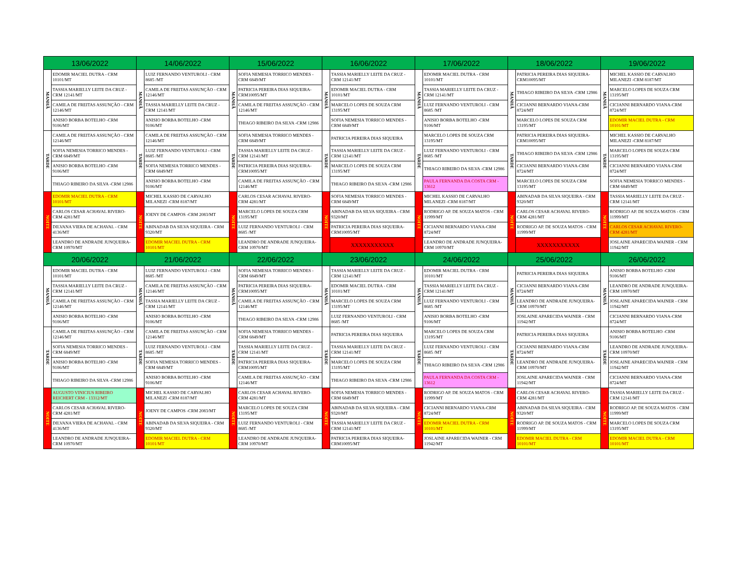| 13/06/2022 | | 14/06/2022 | | 15/06/2022 | | 16/06/2022 | | 17/06/2022 | | 18/06/2022 | | 19/06/2022 | |
| --- | --- | --- | --- | --- | --- | --- | --- | --- | --- | --- | --- | --- | --- |
| MANHÃ | EDOMIR MACIEL DUTRA - CRM 10101/MT | MANHÃ | LUIZ FERNANDO VENTUROLI - CRM 8685 /MT | MANHÃ | SOFIA NEMESIA TORRICO MENDES -CRM 6849/MT | MANHÃ | TASSIA MARIELLY LEITE DA CRUZ -CRM 12141/MT | MANHÃ | EDOMIR MACIEL DUTRA - CRM 10101/MT | MANHÃ | PATRICIA PEREIRA DIAS SIQUEIRA- CRM10095/MT | MANHÃ | MICHEL KASSIO DE CARVALHO MILANEZI -CRM 8187/MT |
| | TASSIA MARIELLY LEITE DA CRUZ -CRM 12141/MT | | CAMILA DE FREITAS ASSUNÇÃO - CRM 12146/MT | | PATRICIA PEREIRA DIAS SIQUEIRA- CRM10095/MT | | EDOMIR MACIEL DUTRA - CRM 10101/MT | | TASSIA MARIELLY LEITE DA CRUZ -CRM 12141/MT | | THIAGO RIBEIRO DA SILVA -CRM 12986 | | MARCELO LOPES DE SOUZA CRM 13195/MT |
| | CAMILA DE FREITAS ASSUNÇÃO - CRM 12146/MT | | TASSIA MARIELLY LEITE DA CRUZ -CRM 12141/MT | | CAMILA DE FREITAS ASSUNÇÃO - CRM 12146/MT | | MARCELO LOPES DE SOUZA CRM 13195/MT | | LUIZ FERNANDO VENTUROLI - CRM 8685 /MT | | CICIANNI BERNARDO VIANA-CRM 8724/MT | | CICIANNI BERNARDO VIANA-CRM 8724/MT |
| | ANISIO BORBA BOTELHO -CRM 9106/MT | | ANISIO BORBA BOTELHO -CRM 9106/MT | | THIAGO RIBEIRO DA SILVA -CRM 12986 | | SOFIA NEMESIA TORRICO MENDES -CRM 6849/MT | | ANISIO BORBA BOTELHO -CRM 9106/MT | | MARCELO LOPES DE SOUZA CRM 13195/MT | | EDOMIR MACIEL DUTRA - CRM 10101/MT |
| TARDE | CAMILA DE FREITAS ASSUNÇÃO - CRM 12146/MT | TARDE | CAMILA DE FREITAS ASSUNÇÃO - CRM 12146/MT | TARDE | SOFIA NEMESIA TORRICO MENDES -CRM 6849/MT | TARDE | PATRICIA PEREIRA DIAS SIQUEIRA | TARDE | MARCELO LOPES DE SOUZA CRM 13195/MT | TARDE | PATRICIA PEREIRA DIAS SIQUEIRA- CRM10095/MT | TARDE | MICHEL KASSIO DE CARVALHO MILANEZI -CRM 8187/MT |
| | SOFIA NEMESIA TORRICO MENDES -CRM 6849/MT | | LUIZ FERNANDO VENTUROLI - CRM 8685 /MT | | TASSIA MARIELLY LEITE DA CRUZ -CRM 12141/MT | | TASSIA MARIELLY LEITE DA CRUZ -CRM 12141/MT | | LUIZ FERNANDO VENTUROLI - CRM 8685 /MT | | THIAGO RIBEIRO DA SILVA -CRM 12986 | | MARCELO LOPES DE SOUZA CRM 13195/MT |
| | ANISIO BORBA BOTELHO -CRM 9106/MT | | SOFIA NEMESIA TORRICO MENDES -CRM 6849/MT | | PATRICIA PEREIRA DIAS SIQUEIRA- CRM10095/MT | | MARCELO LOPES DE SOUZA CRM 13195/MT | | THIAGO RIBEIRO DA SILVA -CRM 12986 | | CICIANNI BERNARDO VIANA-CRM 8724/MT | | CICIANNI BERNARDO VIANA-CRM 8724/MT |
| | THIAGO RIBEIRO DA SILVA -CRM 12986 | | ANISIO BORBA BOTELHO -CRM 9106/MT | | CAMILA DE FREITAS ASSUNÇÃO - CRM 12146/MT | | THIAGO RIBEIRO DA SILVA -CRM 12986 | | PAULA FERNANDA DA COSTA CRM - 13612 | | MARCELO LOPES DE SOUZA CRM 13195/MT | | SOFIA NEMESIA TORRICO MENDES - CRM 6849/MT |
| NOITE | EDOMIR MACIEL DUTRA - CRM 10101/MT | NOITE | MICHEL KASSIO DE CARVALHO MILANEZI -CRM 8187/MT | NOITE | CARLOS CESAR ACHAVAL RIVERO-CRM 4281/MT | NOITE | SOFIA NEMESIA TORRICO MENDES -CRM 6849/MT | NOITE | MICHEL KASSIO DE CARVALHO MILANEZI -CRM 8187/MT | NOITE | ABINADAB DA SILVA SIQUEIRA - CRM 9320/MT | NOITE | TASSIA MARIELLY LEITE DA CRUZ - CRM 12141/MT |
| | CARLOS CESAR ACHAVAL RIVERO- CRM 4281/MT | | JOENY DE CAMPOS -CRM 2083/MT | | MARCELO LOPES DE SOUZA CRM 13195/MT | | ABINADAB DA SILVA SIQUEIRA - CRM 9320/MT | | RODRIGO AP. DE SOUZA MATOS - CRM 11999/MT | | CARLOS CESAR ACHAVAL RIVERO-CRM 4281/MT | | RODRIGO AP. DE SOUZA MATOS - CRM 11999/MT |
| | DILVANA VIERA DE ACHAVAL - CRM 4136/MT | | ABINADAB DA SILVA SIQUEIRA - CRM 9320/MT | | LUIZ FERNANDO VENTUROLI - CRM 8685 /MT | | PATRICIA PEREIRA DIAS SIQUEIRA- CRM10095/MT | | CICIANNI BERNARDO VIANA-CRM 8724/MT | | RODRIGO AP. DE SOUZA MATOS - CRM 11999/MT | | CARLOS CESAR ACHAVAL RIVERO- CRM 4281/MT |
| | LEANDRO DE ANDRADE JUNQUEIRA- CRM 10970/MT | | EDOMIR MACIEL DUTRA - CRM 10101/MT | | LEANDRO DE ANDRADE JUNQUEIRA- CRM 10970/MT | | XXXXXXXXXXX | | LEANDRO DE ANDRADE JUNQUEIRA- CRM 10970/MT | | XXXXXXXXXXX | | JOSLAINE APARECIDA WAINER - CRM 11942/MT |
| 20/06/2022 | | 21/06/2022 | | 22/06/2022 | | 23/06/2022 | | 24/06/2022 | | 25/06/2022 | | 26/06/2022 | |
| MANHÃ | EDOMIR MACIEL DUTRA - CRM 10101/MT | MANHÃ | LUIZ FERNANDO VENTUROLI - CRM 8685 /MT | MANHÃ | SOFIA NEMESIA TORRICO MENDES -CRM 6849/MT | MANHÃ | TASSIA MARIELLY LEITE DA CRUZ -CRM 12141/MT | MANHÃ | EDOMIR MACIEL DUTRA - CRM 10101/MT | MANHÃ | PATRICIA PEREIRA DIAS SIQUEIRA | MANHÃ | ANISIO BORBA BOTELHO -CRM 9106/MT |
| | TASSIA MARIELLY LEITE DA CRUZ -CRM 12141/MT | | CAMILA DE FREITAS ASSUNÇÃO - CRM 12146/MT | | PATRICIA PEREIRA DIAS SIQUEIRA- CRM10095/MT | | EDOMIR MACIEL DUTRA - CRM 10101/MT | | TASSIA MARIELLY LEITE DA CRUZ -CRM 12141/MT | | CICIANNI BERNARDO VIANA-CRM 8724/MT | | LEANDRO DE ANDRADE JUNQUEIRA- CRM 10970/MT |
| | CAMILA DE FREITAS ASSUNÇÃO - CRM 12146/MT | | TASSIA MARIELLY LEITE DA CRUZ -CRM 12141/MT | | CAMILA DE FREITAS ASSUNÇÃO - CRM 12146/MT | | MARCELO LOPES DE SOUZA CRM 13195/MT | | LUIZ FERNANDO VENTUROLI - CRM 8685 /MT | | LEANDRO DE ANDRADE JUNQUEIRA- CRM 10970/MT | | JOSLAINE APARECIDA WAINER - CRM 11942/MT |
| | ANISIO BORBA BOTELHO -CRM 9106/MT | | ANISIO BORBA BOTELHO -CRM 9106/MT | | THIAGO RIBEIRO DA SILVA -CRM 12986 | | LUIZ FERNANDO VENTUROLI - CRM 8685 /MT | | ANISIO BORBA BOTELHO -CRM 9106/MT | | JOSLAINE APARECIDA WAINER - CRM 11942/MT | | CICIANNI BERNARDO VIANA-CRM 8724/MT |
| TARDE | CAMILA DE FREITAS ASSUNÇÃO - CRM 12146/MT | TARDE | CAMILA DE FREITAS ASSUNÇÃO - CRM 12146/MT | TARDE | SOFIA NEMESIA TORRICO MENDES -CRM 6849/MT | TARDE | PATRICIA PEREIRA DIAS SIQUEIRA | TARDE | MARCELO LOPES DE SOUZA CRM 13195/MT | TARDE | PATRICIA PEREIRA DIAS SIQUEIRA | TARDE | ANISIO BORBA BOTELHO -CRM 9106/MT |
| | SOFIA NEMESIA TORRICO MENDES -CRM 6849/MT | | LUIZ FERNANDO VENTUROLI - CRM 8685 /MT | | TASSIA MARIELLY LEITE DA CRUZ -CRM 12141/MT | | TASSIA MARIELLY LEITE DA CRUZ -CRM 12141/MT | | LUIZ FERNANDO VENTUROLI - CRM 8685 /MT | | CICIANNI BERNARDO VIANA-CRM 8724/MT | | LEANDRO DE ANDRADE JUNQUEIRA- CRM 10970/MT |
| | ANISIO BORBA BOTELHO -CRM 9106/MT | | SOFIA NEMESIA TORRICO MENDES -CRM 6849/MT | | PATRICIA PEREIRA DIAS SIQUEIRA- CRM10095/MT | | MARCELO LOPES DE SOUZA CRM 13195/MT | | THIAGO RIBEIRO DA SILVA -CRM 12986 | | LEANDRO DE ANDRADE JUNQUEIRA- CRM 10970/MT | | JOSLAINE APARECIDA WAINER - CRM 11942/MT |
| | THIAGO RIBEIRO DA SILVA -CRM 12986 | | ANISIO BORBA BOTELHO -CRM 9106/MT | | CAMILA DE FREITAS ASSUNÇÃO - CRM 12146/MT | | THIAGO RIBEIRO DA SILVA -CRM 12986 | | PAULA FERNANDA DA COSTA CRM - 13612 | | JOSLAINE APARECIDA WAINER - CRM 11942/MT | | CICIANNI BERNARDO VIANA-CRM 8724/MT |
| NOITE | AUGUSTO VINICIUS RIBEIRO REICHERT CRM - 13312/MT | NOITE | MICHEL KASSIO DE CARVALHO MILANEZI -CRM 8187/MT | NOITE | CARLOS CESAR ACHAVAL RIVERO-CRM 4281/MT | NOITE | SOFIA NEMESIA TORRICO MENDES -CRM 6849/MT | NOITE | RODRIGO AP. DE SOUZA MATOS - CRM 11999/MT | NOITE | CARLOS CESAR ACHAVAL RIVERO-CRM 4281/MT | NOITE | TASSIA MARIELLY LEITE DA CRUZ - CRM 12141/MT |
| | CARLOS CESAR ACHAVAL RIVERO- CRM 4281/MT | | JOENY DE CAMPOS -CRM 2083/MT | | MARCELO LOPES DE SOUZA CRM 13195/MT | | ABINADAB DA SILVA SIQUEIRA - CRM 9320/MT | | CICIANNI BERNARDO VIANA-CRM 8724/MT | | ABINADAB DA SILVA SIQUEIRA - CRM 9320/MT | | RODRIGO AP. DE SOUZA MATOS - CRM 11999/MT |
| | DILVANA VIERA DE ACHAVAL - CRM 4136/MT | | ABINADAB DA SILVA SIQUEIRA - CRM 9320/MT | | LUIZ FERNANDO VENTUROLI - CRM 8685 /MT | | TASSIA MARIELLY LEITE DA CRUZ -CRM 12141/MT | | EDOMIR MACIEL DUTRA - CRM 10101/MT | | RODRIGO AP. DE SOUZA MATOS - CRM 11999/MT | | MARCELO LOPES DE SOUZA CRM 13195/MT |
| | LEANDRO DE ANDRADE JUNQUEIRA- CRM 10970/MT | | EDOMIR MACIEL DUTRA - CRM 10101/MT | | LEANDRO DE ANDRADE JUNQUEIRA- CRM 10970/MT | | PATRICIA PEREIRA DIAS SIQUEIRA- CRM10095/MT | | JOSLAINE APARECIDA WAINER - CRM 11942/MT | | EDOMIR MACIEL DUTRA - CRM 10101/MT | | EDOMIR MACIEL DUTRA - CRM 10101/MT |